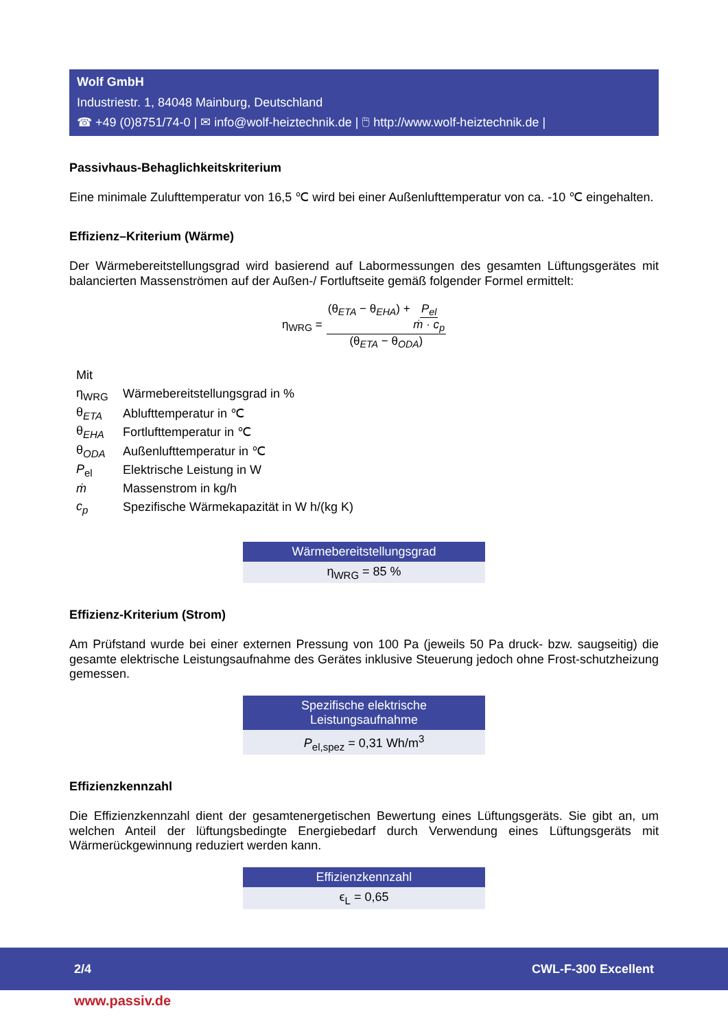Wolf GmbH
Industriestr. 1, 84048 Mainburg, Deutschland
☎ +49 (0)8751/74-0 | ✉ info@wolf-heiztechnik.de | 🖱 http://www.wolf-heiztechnik.de |
Passivhaus-Behaglichkeitskriterium
Eine minimale Zulufttemperatur von 16,5 ℃ wird bei einer Außenlufttemperatur von ca. -10 ℃ eingehalten.
Effizienz–Kriterium (Wärme)
Der Wärmebereitstellungsgrad wird basierend auf Labormessungen des gesamten Lüftungsgerätes mit balancierten Massenströmen auf der Außen-/ Fortluftseite gemäß folgender Formel ermittelt:
η<sub>WRG</sub> = (θ<sub>ETA</sub> − θ<sub>EHA</sub>) + P<sub>el</sub> ṁ · c<sub>p</sub> (θ<sub>ETA</sub> − θ<sub>ODA</sub>)
| Mit | |
| η<sub>WRG</sub> | Wärmebereitstellungsgrad in % |
| θ<sub>ETA</sub> | Ablufttemperatur in ℃ |
| θ<sub>EHA</sub> | Fortlufttemperatur in ℃ |
| θ<sub>ODA</sub> | Außenlufttemperatur in ℃ |
| P<sub>el</sub> | Elektrische Leistung in W |
| ṁ | Massenstrom in kg/h |
| c<sub>p</sub> | Spezifische Wärmekapazität in W h/(kg K) |
| Wärmebereitstellungsgrad |
| --- |
| η<sub>WRG</sub> = 85 % |
Effizienz-Kriterium (Strom)
Am Prüfstand wurde bei einer externen Pressung von 100 Pa (jeweils 50 Pa druck- bzw. saugseitig) die gesamte elektrische Leistungsaufnahme des Gerätes inklusive Steuerung jedoch ohne Frost-schutzheizung gemessen.
| Spezifische elektrische Leistungsaufnahme |
| --- |
| P<sub>el,spez</sub> = 0,31 Wh/m<sup>3</sup> |
Effizienzkennzahl
Die Effizienzkennzahl dient der gesamtenergetischen Bewertung eines Lüftungsgeräts. Sie gibt an, um welchen Anteil der lüftungsbedingte Energiebedarf durch Verwendung eines Lüftungsgeräts mit Wärmerückgewinnung reduziert werden kann.
| Effizienzkennzahl |
| --- |
| ϵ<sub>L</sub> = 0,65 |
2/4 CWL-F-300 Excellent
www.passiv.de